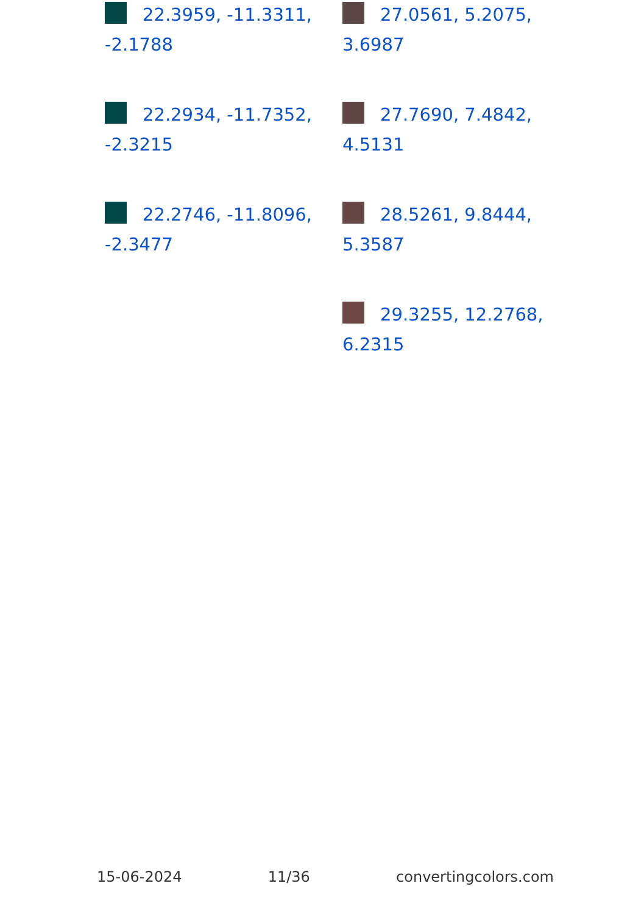22.3959, -11.3311, -2.1788
22.2934, -11.7352, -2.3215
22.2746, -11.8096, -2.3477
27.0561, 5.2075, 3.6987
27.7690, 7.4842, 4.5131
28.5261, 9.8444, 5.3587
29.3255, 12.2768, 6.2315
15-06-2024 11/36 convertingcolors.com